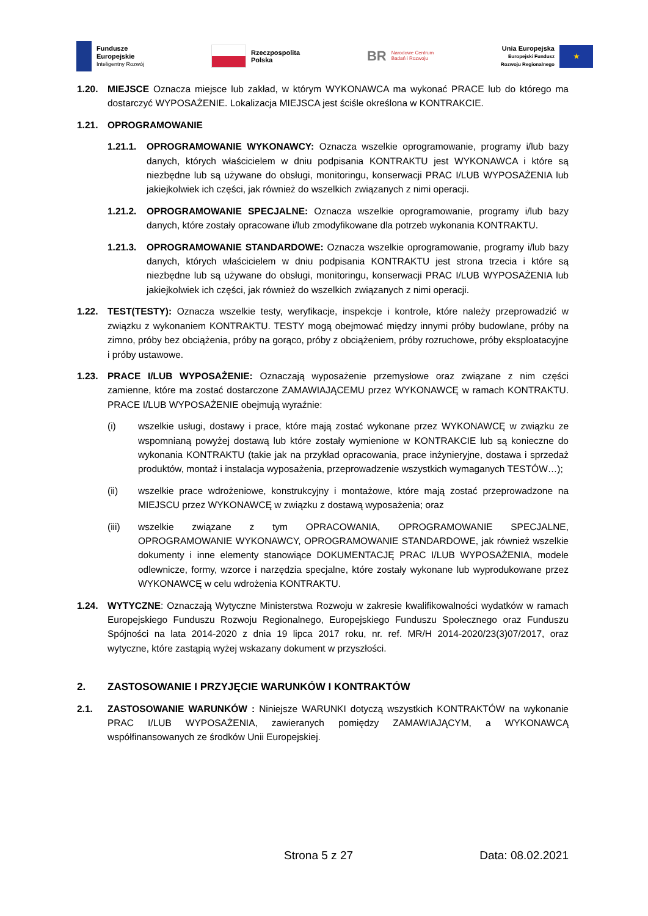Fundusze
Europejskie
Inteligentny Rozwój
Rzeczpospolita
Polska
BR
Narodowe Centrum
Badań i Rozwoju
Unia Europejska
Europejski Fundusz
Rozwoju Regionalnego
★
1.20. MIEJSCE Oznacza miejsce lub zakład, w którym WYKONAWCA ma wykonać PRACE lub do którego ma dostarczyć WYPOSAŻENIE. Lokalizacja MIEJSCA jest ściśle określona w KONTRAKCIE.
1.21. OPROGRAMOWANIE
1.21.1.
OPROGRAMOWANIE WYKONAWCY: Oznacza wszelkie oprogramowanie, programy i/lub bazy danych, których właścicielem w dniu podpisania KONTRAKTU jest WYKONAWCA i które są niezbędne lub są używane do obsługi, monitoringu, konserwacji PRAC I/LUB WYPOSAŻENIA lub jakiejkolwiek ich części, jak również do wszelkich związanych z nimi operacji.
1.21.2.
OPROGRAMOWANIE SPECJALNE: Oznacza wszelkie oprogramowanie, programy i/lub bazy danych, które zostały opracowane i/lub zmodyfikowane dla potrzeb wykonania KONTRAKTU.
1.21.3.
OPROGRAMOWANIE STANDARDOWE: Oznacza wszelkie oprogramowanie, programy i/lub bazy danych, których właścicielem w dniu podpisania KONTRAKTU jest strona trzecia i które są niezbędne lub są używane do obsługi, monitoringu, konserwacji PRAC I/LUB WYPOSAŻENIA lub jakiejkolwiek ich części, jak również do wszelkich związanych z nimi operacji.
1.22. TEST(TESTY): Oznacza wszelkie testy, weryfikacje, inspekcje i kontrole, które należy przeprowadzić w związku z wykonaniem KONTRAKTU. TESTY mogą obejmować między innymi próby budowlane, próby na zimno, próby bez obciążenia, próby na gorąco, próby z obciążeniem, próby rozruchowe, próby eksploatacyjne i próby ustawowe.
1.23. PRACE I/LUB WYPOSAŻENIE: Oznaczają wyposażenie przemysłowe oraz związane z nim części zamienne, które ma zostać dostarczone ZAMAWIAJĄCEMU przez WYKONAWCĘ w ramach KONTRAKTU. PRACE I/LUB WYPOSAŻENIE obejmują wyraźnie:
(i) wszelkie usługi, dostawy i prace, które mają zostać wykonane przez WYKONAWCĘ w związku ze wspomnianą powyżej dostawą lub które zostały wymienione w KONTRAKCIE lub są konieczne do wykonania KONTRAKTU (takie jak na przykład opracowania, prace inżynieryjne, dostawa i sprzedaż produktów, montaż i instalacja wyposażenia, przeprowadzenie wszystkich wymaganych TESTÓW…);
(ii) wszelkie prace wdrożeniowe, konstrukcyjny i montażowe, które mają zostać przeprowadzone na MIEJSCU przez WYKONAWCĘ w związku z dostawą wyposażenia; oraz
(iii) wszelkie związane z tym OPRACOWANIA, OPROGRAMOWANIE SPECJALNE, OPROGRAMOWANIE WYKONAWCY, OPROGRAMOWANIE STANDARDOWE, jak również wszelkie dokumenty i inne elementy stanowiące DOKUMENTACJĘ PRAC I/LUB WYPOSAŻENIA, modele odlewnicze, formy, wzorce i narzędzia specjalne, które zostały wykonane lub wyprodukowane przez WYKONAWCĘ w celu wdrożenia KONTRAKTU.
1.24. WYTYCZNE: Oznaczają Wytyczne Ministerstwa Rozwoju w zakresie kwalifikowalności wydatków w ramach Europejskiego Funduszu Rozwoju Regionalnego, Europejskiego Funduszu Społecznego oraz Funduszu Spójności na lata 2014-2020 z dnia 19 lipca 2017 roku, nr. ref. MR/H 2014-2020/23(3)07/2017, oraz wytyczne, które zastąpią wyżej wskazany dokument w przyszłości.
2. ZASTOSOWANIE I PRZYJĘCIE WARUNKÓW I KONTRAKTÓW
2.1. ZASTOSOWANIE WARUNKÓW : Niniejsze WARUNKI dotyczą wszystkich KONTRAKTÓW na wykonanie PRAC I/LUB WYPOSAŻENIA, zawieranych pomiędzy ZAMAWIAJĄCYM, a WYKONAWCĄ współfinansowanych ze środków Unii Europejskiej.
Strona 5 z 27 Data: 08.02.2021